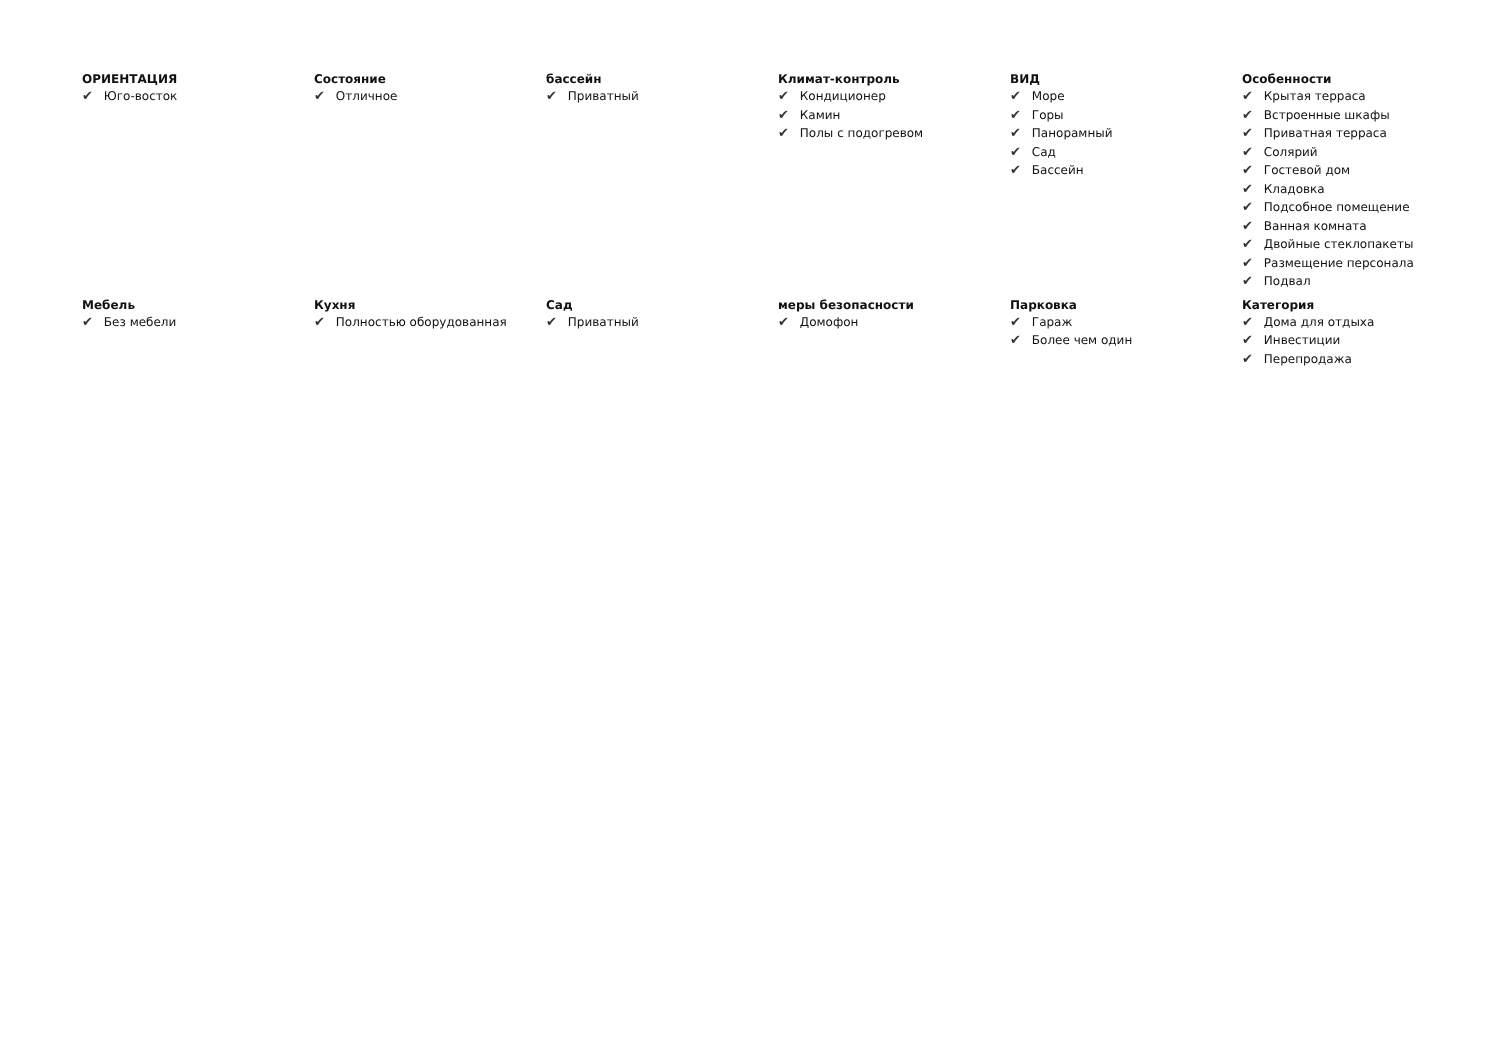ОРИЕНТАЦИЯ
✔ Юго-восток
Состояние
✔ Отличное
бассейн
✔ Приватный
Климат-контроль
✔ Кондиционер
✔ Камин
✔ Полы с подогревом
ВИД
✔ Море
✔ Горы
✔ Панорамный
✔ Сад
✔ Бассейн
Особенности
✔ Крытая терраса
✔ Встроенные шкафы
✔ Приватная терраса
✔ Солярий
✔ Гостевой дом
✔ Кладовка
✔ Подсобное помещение
✔ Ванная комната
✔ Двойные стеклопакеты
✔ Размещение персонала
✔ Подвал
Мебель
✔ Без мебели
Кухня
✔ Полностью оборудованная
Сад
✔ Приватный
меры безопасности
✔ Домофон
Парковка
✔ Гараж
✔ Более чем один
Категория
✔ Дома для отдыха
✔ Инвестиции
✔ Перепродажа